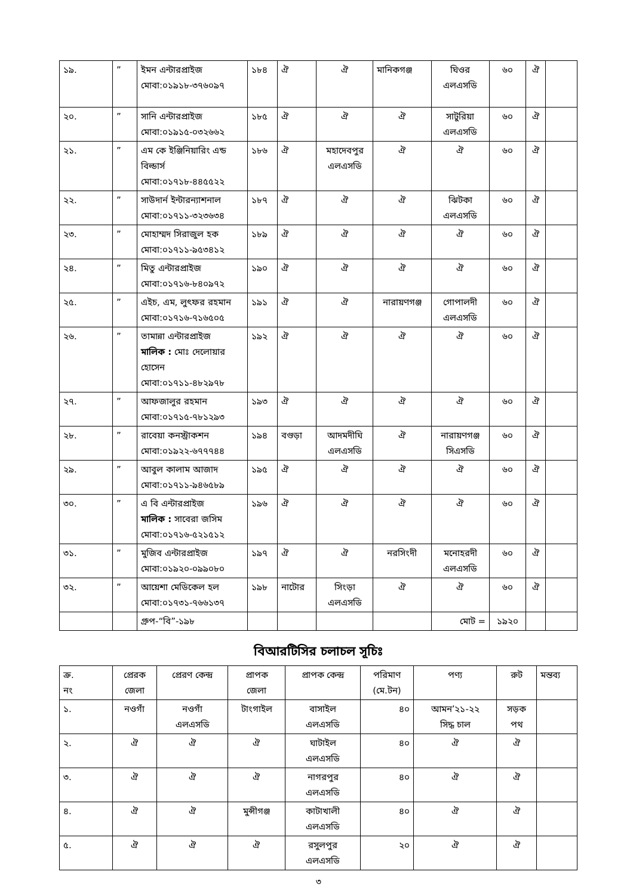| ১৯. | ” | ইমন এন্টারপ্রাইজ মোবা:০১৯১৮-৩৭৬০৯৭ | ১৮৪ | ঐ | ঐ | মানিকগঞ্জ | ঘিওর এলএসডি | ৬০ | ঐ | |
| ২০. | ” | সানি এন্টারপ্রাইজ মোবা:০১৯১৫-০৩২৬৬২ | ১৮৫ | ঐ | ঐ | ঐ | সাটুরিয়া এলএসডি | ৬০ | ঐ | |
| ২১. | ” | এম কে ইঞ্জিনিয়ারিং এন্ড বিল্ডার্স মোবা:০১৭১৮-৪৪৫৫২২ | ১৮৬ | ঐ | মহাদেবপুর এলএসডি | ঐ | ঐ | ৬০ | ঐ | |
| ২২. | ” | সাউদার্ন ইন্টারন্যাশনাল মোবা:০১৭১১-৩২৩৬৩৪ | ১৮৭ | ঐ | ঐ | ঐ | ঝিটকা এলএসডি | ৬০ | ঐ | |
| ২৩. | ” | মোহাম্মদ সিরাজুল হক মোবা:০১৭১১-৯৫৩৪১২ | ১৮৯ | ঐ | ঐ | ঐ | ঐ | ৬০ | ঐ | |
| ২৪. | ” | মিতু এন্টারপ্রাইজ মোবা:০১৭১৬-৮৪০৯৭২ | ১৯০ | ঐ | ঐ | ঐ | ঐ | ৬০ | ঐ | |
| ২৫. | ” | এইচ, এম, লুৎফর রহমান মোবা:০১৭১৬-৭১৬৫০৫ | ১৯১ | ঐ | ঐ | নারায়ণগঞ্জ | গোপালদী এলএসডি | ৬০ | ঐ | |
| ২৬. | ” | তামান্না এন্টারপ্রাইজ মালিক : মোঃ দেলোয়ার হোসেন মোবা:০১৭১১-৪৮২৯৭৮ | ১৯২ | ঐ | ঐ | ঐ | ঐ | ৬০ | ঐ | |
| ২৭. | ” | আফজালুর রহমান মোবা:০১৭১৫-৭৮১২৯৩ | ১৯৩ | ঐ | ঐ | ঐ | ঐ | ৬০ | ঐ | |
| ২৮. | ” | রাবেয়া কনস্ট্রাকশন মোবা:০১৯২২-৬৭৭৭৪৪ | ১৯৪ | বগুড়া | আদমদীঘি এলএসডি | ঐ | নারায়ণগঞ্জ সিএসডি | ৬০ | ঐ | |
| ২৯. | ” | আবুল কালাম আজাদ মোবা:০১৭১১-৯৪৬৫৮৯ | ১৯৫ | ঐ | ঐ | ঐ | ঐ | ৬০ | ঐ | |
| ৩০. | ” | এ বি এন্টারপ্রাইজ মালিক : সাবেরা জসিম মোবা:০১৭১৬-৫২১৫১২ | ১৯৬ | ঐ | ঐ | ঐ | ঐ | ৬০ | ঐ | |
| ৩১. | ” | মুজিব এন্টারপ্রাইজ মোবা:০১৯২০-০৯৯০৮০ | ১৯৭ | ঐ | ঐ | নরসিংদী | মনোহরদী এলএসডি | ৬০ | ঐ | |
| ৩২. | ” | আয়েশা মেডিকেল হল মোবা:০১৭৩১-৭৬৬১৩৭ | ১৯৮ | নাটোর | সিংড়া এলএসডি | ঐ | ঐ | ৬০ | ঐ | |
| | | গ্রুপ-“বি”-১৯৮ | | | | | মোট = | ১৯২০ | | |
বিআরটিসির চলাচল সূচিঃ
| ক্র. নং | প্রেরক জেলা | প্রেরণ কেন্দ্র | প্রাপক জেলা | প্রাপক কেন্দ্র | পরিমাণ (মে.টন) | পণ্য | রুট | মন্তব্য |
| ১. | নওগাঁ | নওগাঁ এলএসডি | টাংগাইল | বাসাইল এলএসডি | ৪০ | আমন’২১-২২ সিদ্ধ চাল | সড়ক পথ | |
| ২. | ঐ | ঐ | ঐ | ঘাটাইল এলএসডি | ৪০ | ঐ | ঐ | |
| ৩. | ঐ | ঐ | ঐ | নাগরপুর এলএসডি | ৪০ | ঐ | ঐ | |
| ৪. | ঐ | ঐ | মুন্সীগঞ্জ | কাটাখালী এলএসডি | ৪০ | ঐ | ঐ | |
| ৫. | ঐ | ঐ | ঐ | রসুলপুর এলএসডি | ২০ | ঐ | ঐ | |
৩